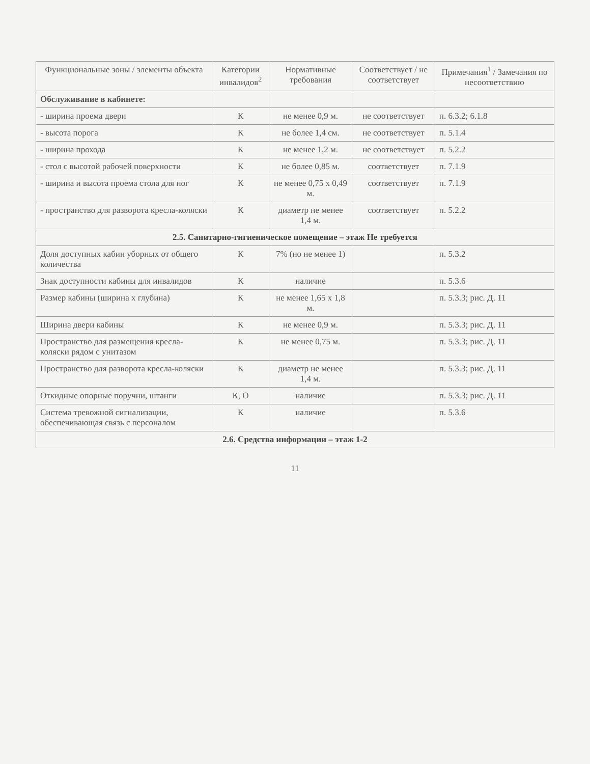| Функциональные зоны / элементы объекта | Категории инвалидов<sup>2</sup> | Нормативные требования | Соответствует / не соответствует | Примечания<sup>1</sup> / Замечания по несоответствию |
| --- | --- | --- | --- | --- |
| Обслуживание в кабинете: | | | | |
| - ширина проема двери | К | не менее 0,9 м. | не соответствует | п. 6.3.2; 6.1.8 |
| - высота порога | К | не более 1,4 см. | не соответствует | п. 5.1.4 |
| - ширина прохода | К | не менее 1,2 м. | не соответствует | п. 5.2.2 |
| - стол с высотой рабочей поверхности | К | не более 0,85 м. | соответствует | п. 7.1.9 |
| - ширина и высота проема стола для ног | К | не менее 0,75 х 0,49 м. | соответствует | п. 7.1.9 |
| - пространство для разворота кресла-коляски | К | диаметр не менее 1,4 м. | соответствует | п. 5.2.2 |
| 2.5. Санитарно-гигиеническое помещение – этаж Не требуется | | | | |
| Доля доступных кабин уборных от общего количества | К | 7% (но не менее 1) | | п. 5.3.2 |
| Знак доступности кабины для инвалидов | К | наличие | | п. 5.3.6 |
| Размер кабины (ширина х глубина) | К | не менее 1,65 х 1,8 м. | | п. 5.3.3; рис. Д. 11 |
| Ширина двери кабины | К | не менее 0,9 м. | | п. 5.3.3; рис. Д. 11 |
| Пространство для размещения кресла-коляски рядом с унитазом | К | не менее 0,75 м. | | п. 5.3.3; рис. Д. 11 |
| Пространство для разворота кресла-коляски | К | диаметр не менее 1,4 м. | | п. 5.3.3; рис. Д. 11 |
| Откидные опорные поручни, штанги | К, О | наличие | | п. 5.3.3; рис. Д. 11 |
| Система тревожной сигнализации, обеспечивающая связь с персоналом | К | наличие | | п. 5.3.6 |
| 2.6. Средства информации – этаж 1-2 | | | | |
11